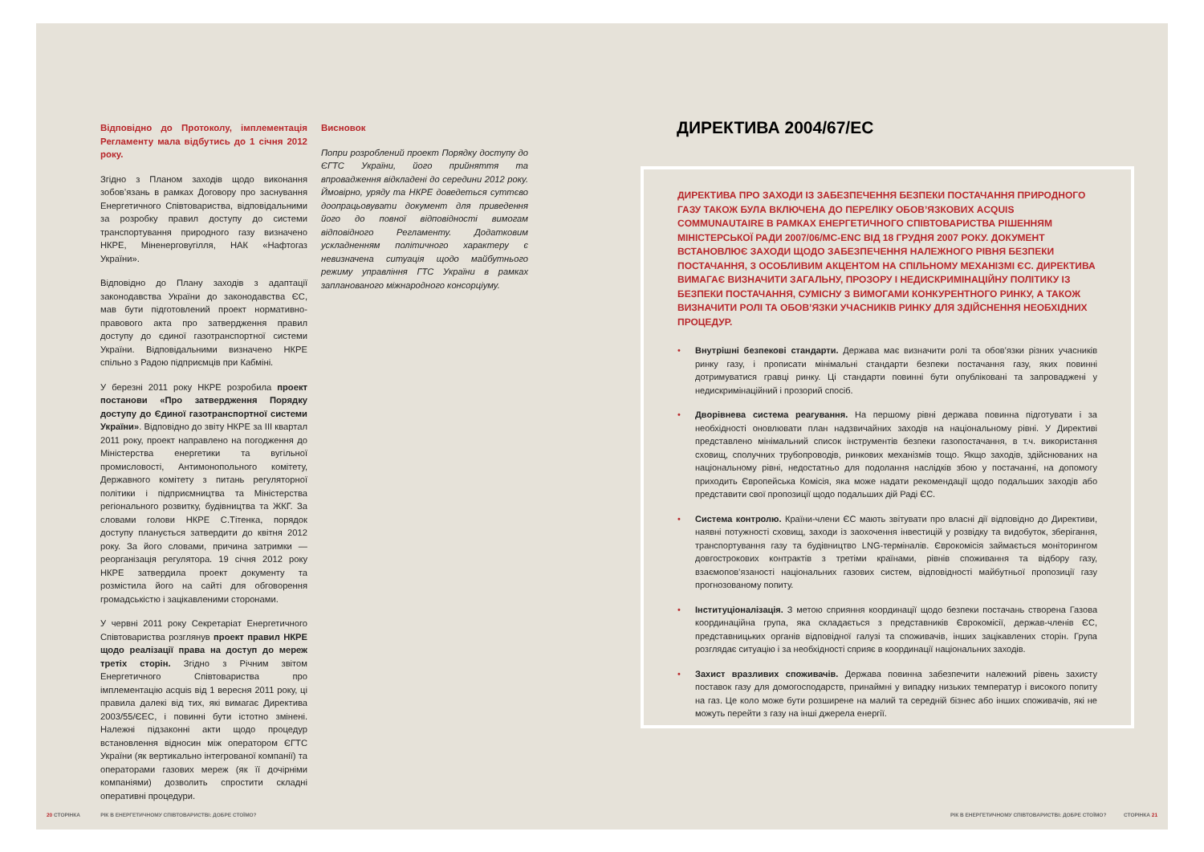Відповідно до Протоколу, імплементація Регламенту мала відбутись до 1 січня 2012 року.
Згідно з Планом заходів щодо виконання зобов’язань в рамках Договору про заснування Енергетичного Співтовариства, відповідальними за розробку правил доступу до системи транспортування природного газу визначено НКРЕ, Міненерговугілля, НАК «Нафтогаз України».
Відповідно до Плану заходів з адаптації законодавства України до законодавства ЄС, мав бути підготовлений проект нормативно-правового акта про затвердження правил доступу до єдиної газотранспортної системи України. Відповідальними визначено НКРЕ спільно з Радою підприємців при Кабміні.
У березні 2011 року НКРЕ розробила проект постанови «Про затвердження Порядку доступу до Єдиної газотранспортної системи України». Відповідно до звіту НКРЕ за ІІІ квартал 2011 року, проект направлено на погодження до Міністерства енергетики та вугільної промисловості, Антимонопольного комітету, Державного комітету з питань регуляторної політики і підприємництва та Міністерства регіонального розвитку, будівництва та ЖКГ. За словами голови НКРЕ С.Тітенка, порядок доступу планується затвердити до квітня 2012 року. За його словами, причина затримки — реорганізація регулятора. 19 січня 2012 року НКРЕ затвердила проект документу та розмістила його на сайті для обговорення громадськістю і зацікавленими сторонами.
У червні 2011 року Секретаріат Енергетичного Співтовариства розглянув проект правил НКРЕ щодо реалізації права на доступ до мереж третіх сторін. Згідно з Річним звітом Енергетичного Співтовариства про імплементацію acquis від 1 вересня 2011 року, ці правила далекі від тих, які вимагає Директива 2003/55/ЄЕС, і повинні бути істотно змінені. Належні підзаконні акти щодо процедур встановлення відносин між оператором ЄГТС України (як вертикально інтегрованої компанії) та операторами газових мереж (як її дочірніми компаніями) дозволить спростити складні оперативні процедури.
Висновок
Попри розроблений проект Порядку доступу до ЄГТС України, його прийняття та впровадження відкладені до середини 2012 року. Ймовірно, уряду та НКРЕ доведеться суттєво доопрацьовувати документ для приведення його до повної відповідності вимогам відповідного Регламенту. Додатковим ускладненням політичного характеру є невизначена ситуація щодо майбутнього режиму управління ГТС України в рамках запланованого міжнародного консорціуму.
20 СТОРІНКА РІК В ЕНЕРГЕТИЧНОМУ СПІВТОВАРИСТВІ: ДОБРЕ СТОЇМО?
ДИРЕКТИВА 2004/67/ЕС
ДИРЕКТИВА ПРО ЗАХОДИ ІЗ ЗАБЕЗПЕЧЕННЯ БЕЗПЕКИ ПОСТАЧАННЯ ПРИРОДНОГО ГАЗУ ТАКОЖ БУЛА ВКЛЮЧЕНА ДО ПЕРЕЛІКУ ОБОВ’ЯЗКОВИХ ACQUIS COMMUNAUTAIRE В РАМКАХ ЕНЕРГЕТИЧНОГО СПІВТОВАРИСТВА РІШЕННЯМ МІНІСТЕРСЬКОЇ РАДИ 2007/06/MC-ENC ВІД 18 ГРУДНЯ 2007 РОКУ. ДОКУМЕНТ ВСТАНОВЛЮЄ ЗАХОДИ ЩОДО ЗАБЕЗПЕЧЕННЯ НАЛЕЖНОГО РІВНЯ БЕЗПЕКИ ПОСТАЧАННЯ, З ОСОБЛИВИМ АКЦЕНТОМ НА СПІЛЬНОМУ МЕХАНІЗМІ ЄС. ДИРЕКТИВА ВИМАГАЄ ВИЗНАЧИТИ ЗАГАЛЬНУ, ПРОЗОРУ І НЕДИСКРИМІНАЦІЙНУ ПОЛІТИКУ ІЗ БЕЗПЕКИ ПОСТАЧАННЯ, СУМІСНУ З ВИМОГАМИ КОНКУРЕНТНОГО РИНКУ, А ТАКОЖ ВИЗНАЧИТИ РОЛІ ТА ОБОВ’ЯЗКИ УЧАСНИКІВ РИНКУ ДЛЯ ЗДІЙСНЕННЯ НЕОБХІДНИХ ПРОЦЕДУР.
• Внутрішні безпекові стандарти. Держава має визначити ролі та обов’язки різних учасників ринку газу, і прописати мінімальні стандарти безпеки постачання газу, яких повинні дотримуватися гравці ринку. Ці стандарти повинні бути опубліковані та запроваджені у недискримінаційний і прозорий спосіб.
• Дворівнева система реагування. На першому рівні держава повинна підготувати і за необхідності оновлювати план надзвичайних заходів на національному рівні. У Директиві представлено мінімальний список інструментів безпеки газопостачання, в т.ч. використання сховищ, сполучних трубопроводів, ринкових механізмів тощо. Якщо заходів, здійснюваних на національному рівні, недостатньо для подолання наслідків збою у постачанні, на допомогу приходить Європейська Комісія, яка може надати рекомендації щодо подальших заходів або представити свої пропозиції щодо подальших дій Раді ЄС.
• Система контролю. Країни-члени ЄС мають звітувати про власні дії відповідно до Директиви, наявні потужності сховищ, заходи із заохочення інвестицій у розвідку та видобуток, зберігання, транспортування газу та будівництво LNG-терміналів. Єврокомісія займається моніторингом довгострокових контрактів з третіми країнами, рівнів споживання та відбору газу, взаємопов’язаності національних газових систем, відповідності майбутньої пропозиції газу прогнозованому попиту.
• Інституціоналізація. З метою сприяння координації щодо безпеки постачань створена Газова координаційна група, яка складається з представників Єврокомісії, держав-членів ЄС, представницьких органів відповідної галузі та споживачів, інших зацікавлених сторін. Група розглядає ситуацію і за необхідності сприяє в координації національних заходів.
• Захист вразливих споживачів. Держава повинна забезпечити належний рівень захисту поставок газу для домогосподарств, принаймні у випадку низьких температур і високого попиту на газ. Це коло може бути розширене на малий та середній бізнес або інших споживачів, які не можуть перейти з газу на інші джерела енергії.
РІК В ЕНЕРГЕТИЧНОМУ СПІВТОВАРИСТВІ: ДОБРЕ СТОЇМО? СТОРІНКА 21